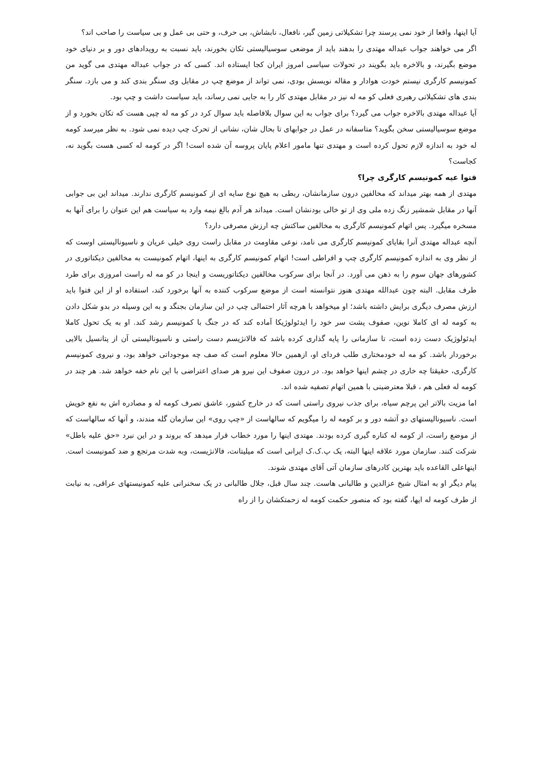آیا اینها، واقعا از خود نمی پرسند چرا تشکیلاتی زمین گیر، نافعال، نابشاش، بی حرف، و حتی بی عمل و بی سیاست را صاحب اند؟
اگر می خواهند جواب عبداله مهتدی را بدهند باید از موضعی سوسیالیستی تکان بخورند، باید نسبت به رویدادهای دور و بر دنیای خود موضع بگیرند، و بالاخره باید بگویند در تحولات سیاسی امروز ایران کجا ایستاده اند. کسی که در جواب عبداله مهتدی می گوید من کمونیسم کارگری نیستم خودت هوادار و مقاله نویسش بودی، نمی تواند از موضع چپ در مقابل وی سنگر بندی کند و می بازد. سنگر بندی های تشکیلاتی رهبری فعلی کو مه له نیز در مقابل مهتدی کار را به جایی نمی رساند، باید سیاست داشت و چپ بود.
آیا عبداله مهتدی بالاخره جواب می گیرد؟ برای جواب به این سوال بلافاصله باید سوال کرد در کو مه له چپی هست که تکان بخورد و از موضع سوسیالیستی سخن بگوید؟ متاسفانه در عمل در جوابهای تا بحال شان، نشانی از تحرک چپ دیده نمی شود. به نظر میرسد کومه له خود به اندازه لازم تحول کرده است و مهتدی تنها مامور اعلام پایان پروسه آن شده است! اگر در کومه له کسی هست بگوید نه، کجاست؟
فتوا عیه کمونیسم کارگری چرا؟
مهتدی از همه بهتر میداند که مخالفین درون سازمانشان، ربطی به هیچ نوع سایه ای از کمونیسم کارگری ندارند. میداند این بی جوابی آنها در مقابل شمشیر زنگ زده ملی وی از تو خالی بودنشان است. میداند هر آدم بالغ نیمه وارد به سیاست هم این عنوان را برای آنها به مسخره میگیرد. پس اتهام کمونیسم کارگری به مخالفین ساکتش چه ارزش مصرفی دارد؟
آنچه عبداله مهتدی آنرا بقایای کمونیسم کارگری می نامد، نوعی مقاومت در مقابل راست روی خیلی عریان و ناسیونالیستی اوست که از نظر وی به اندازه کمونیسم کارگری چپ و افراطی است! اتهام کمونیسم کارگری به اینها، اتهام کمونیست به مخالفین دیکتاتوری در کشورهای جهان سوم را به ذهن می آورد. در آنجا برای سرکوب مخالفین دیکتاتوریست و اینجا در کو مه له راست امروزی برای طرد طرف مقابل. البته چون عبدالله مهتدی هنوز نتوانسته است از موضع سرکوب کننده به آنها برخورد کند، استفاده او از این فتوا باید ارزش مصرف دیگری برایش داشته باشد؛ او میخواهد با هرچه آثار احتمالی چپ در این سازمان بجنگد و به این وسیله در بدو شکل دادن به کومه له ای کاملا نوین، صفوف پشت سر خود را ایدئولوژیکا آماده کند که در جنگ با کمونیسم رشد کند. او به یک تحول کاملا ایدئولوژیک دست زده است، تا سازمانی را پایه گذاری کرده باشد که فالانژیسم دست راستی و ناسیونالیستی آن از پتانسیل بالایی برخوردار باشد. کو مه له خودمختاری طلب فردای او، ازهمین حالا معلوم است که صف چه موجوداتی خواهد بود، و نیروی کمونیسم کارگری، حقیقتا چه خاری در چشم اینها خواهد بود. در درون صفوف این نیرو هر صدای اعتراضی با این نام خفه خواهد شد. هر چند در کومه له فعلی هم ، قبلا معترضینی با همین اتهام تصفیه شده اند.
اما مزیت بالاتر این پرچم سیاه، برای جذب نیروی راستی است که در خارج کشور، عاشق تصرف کومه له و مصادره اش به نفع خویش است. ناسیونالیستهای دو آتشه دور و بر کومه له را میگویم که سالهاست از «چپ روی» این سازمان گله مندند، و آنها که سالهاست که از موضع راست، از کومه له کناره گیری کرده بودند. مهتدی اینها را مورد خطاب قرار میدهد که بروند و در این نبرد «حق علیه باطل» شرکت کنند. سازمان مورد علاقه اینها البته، یک پ.ک.ک ایرانی است که میلیتانت، فالانژیست، وبه شدت مرتجع و ضد کمونیست است. اینهاعلی القاعده باید بهترین کادرهای سازمان آتی آقای مهتدی شوند.
پیام دیگر او به امثال شیخ عزالدین و طالبانی هاست. چند سال قبل، جلال طالبانی در یک سخنرانی علیه کمونیستهای عراقی، به نیابت از طرف کومه له ایها، گفته بود که منصور حکمت کومه له زحمتکشان را از راه